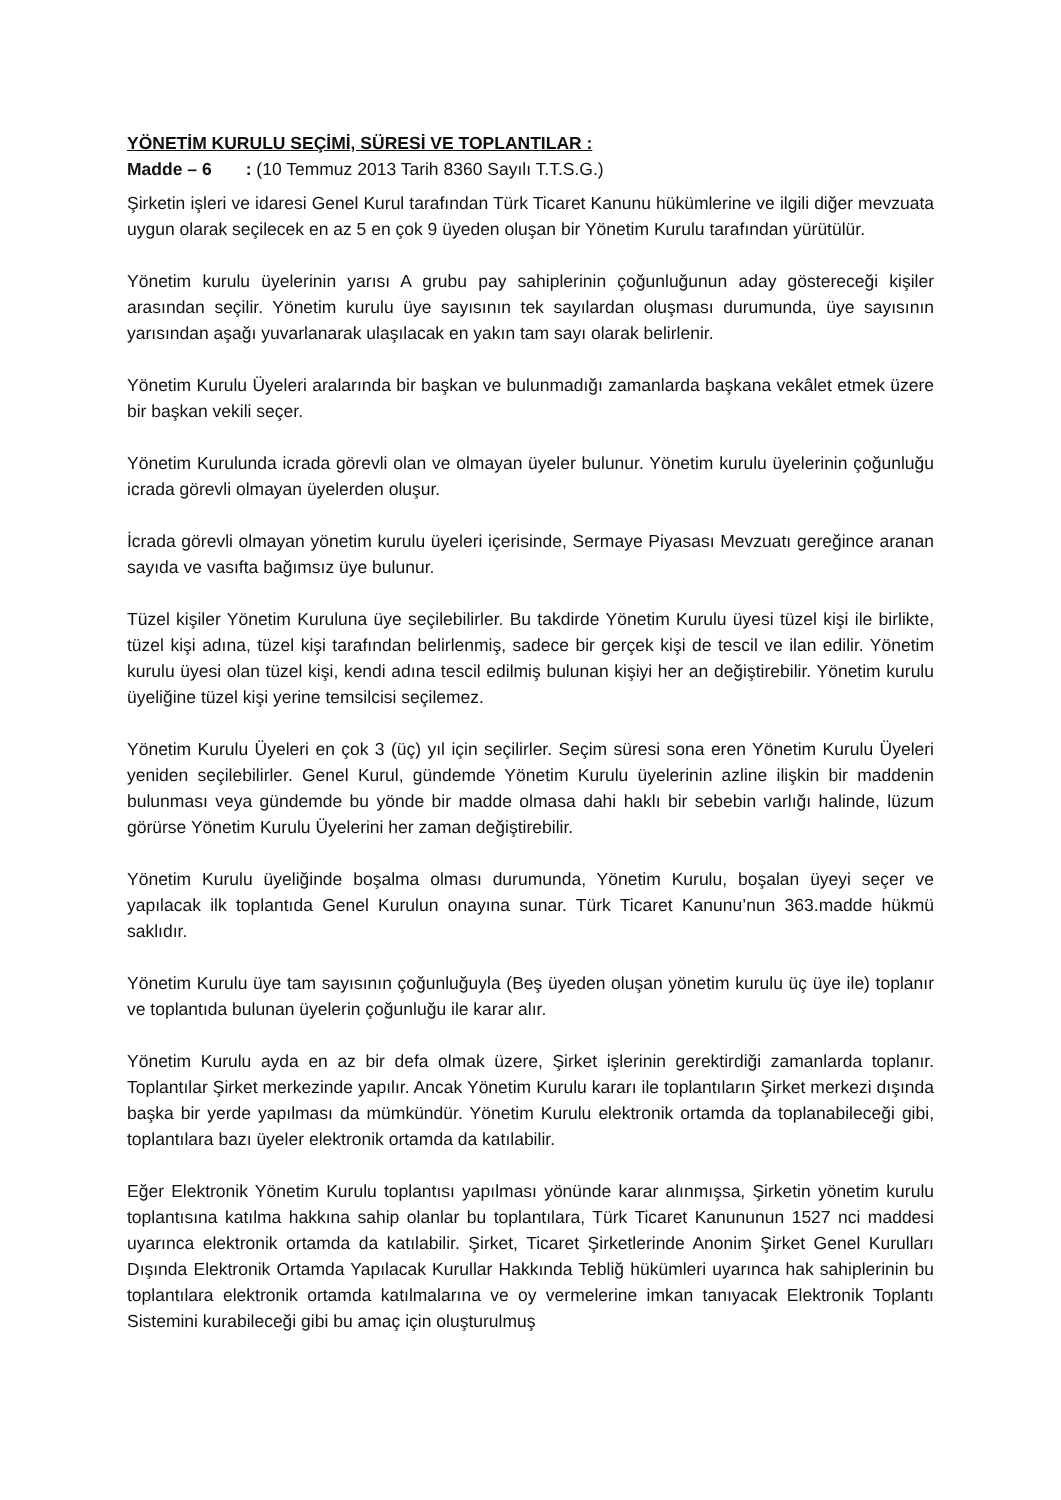YÖNETİM KURULU SEÇİMİ, SÜRESİ VE TOPLANTILAR :
Madde – 6 : (10 Temmuz 2013 Tarih 8360 Sayılı T.T.S.G.)
Şirketin işleri ve idaresi Genel Kurul tarafından Türk Ticaret Kanunu hükümlerine ve ilgili diğer mevzuata uygun olarak seçilecek en az 5 en çok 9 üyeden oluşan bir Yönetim Kurulu tarafından yürütülür.
Yönetim kurulu üyelerinin yarısı A grubu pay sahiplerinin çoğunluğunun aday göstereceği kişiler arasından seçilir. Yönetim kurulu üye sayısının tek sayılardan oluşması durumunda, üye sayısının yarısından aşağı yuvarlanarak ulaşılacak en yakın tam sayı olarak belirlenir.
Yönetim Kurulu Üyeleri aralarında bir başkan ve bulunmadığı zamanlarda başkana vekâlet etmek üzere bir başkan vekili seçer.
Yönetim Kurulunda icrada görevli olan ve olmayan üyeler bulunur. Yönetim kurulu üyelerinin çoğunluğu icrada görevli olmayan üyelerden oluşur.
İcrada görevli olmayan yönetim kurulu üyeleri içerisinde, Sermaye Piyasası Mevzuatı gereğince aranan sayıda ve vasıfta bağımsız üye bulunur.
Tüzel kişiler Yönetim Kuruluna üye seçilebilirler. Bu takdirde Yönetim Kurulu üyesi tüzel kişi ile birlikte, tüzel kişi adına, tüzel kişi tarafından belirlenmiş, sadece bir gerçek kişi de tescil ve ilan edilir. Yönetim kurulu üyesi olan tüzel kişi, kendi adına tescil edilmiş bulunan kişiyi her an değiştirebilir. Yönetim kurulu üyeliğine tüzel kişi yerine temsilcisi seçilemez.
Yönetim Kurulu Üyeleri en çok 3 (üç) yıl için seçilirler. Seçim süresi sona eren Yönetim Kurulu Üyeleri yeniden seçilebilirler. Genel Kurul, gündemde Yönetim Kurulu üyelerinin azline ilişkin bir maddenin bulunması veya gündemde bu yönde bir madde olmasa dahi haklı bir sebebin varlığı halinde, lüzum görürse Yönetim Kurulu Üyelerini her zaman değiştirebilir.
Yönetim Kurulu üyeliğinde boşalma olması durumunda, Yönetim Kurulu, boşalan üyeyi seçer ve yapılacak ilk toplantıda Genel Kurulun onayına sunar. Türk Ticaret Kanunu’nun 363.madde hükmü saklıdır.
Yönetim Kurulu üye tam sayısının çoğunluğuyla (Beş üyeden oluşan yönetim kurulu üç üye ile) toplanır ve toplantıda bulunan üyelerin çoğunluğu ile karar alır.
Yönetim Kurulu ayda en az bir defa olmak üzere, Şirket işlerinin gerektirdiği zamanlarda toplanır. Toplantılar Şirket merkezinde yapılır. Ancak Yönetim Kurulu kararı ile toplantıların Şirket merkezi dışında başka bir yerde yapılması da mümkündür. Yönetim Kurulu elektronik ortamda da toplanabileceği gibi, toplantılara bazı üyeler elektronik ortamda da katılabilir.
Eğer Elektronik Yönetim Kurulu toplantısı yapılması yönünde karar alınmışsa, Şirketin yönetim kurulu toplantısına katılma hakkına sahip olanlar bu toplantılara, Türk Ticaret Kanununun 1527 nci maddesi uyarınca elektronik ortamda da katılabilir. Şirket, Ticaret Şirketlerinde Anonim Şirket Genel Kurulları Dışında Elektronik Ortamda Yapılacak Kurullar Hakkında Tebliğ hükümleri uyarınca hak sahiplerinin bu toplantılara elektronik ortamda katılmalarına ve oy vermelerine imkan tanıyacak Elektronik Toplantı Sistemini kurabileceği gibi bu amaç için oluşturulmuş